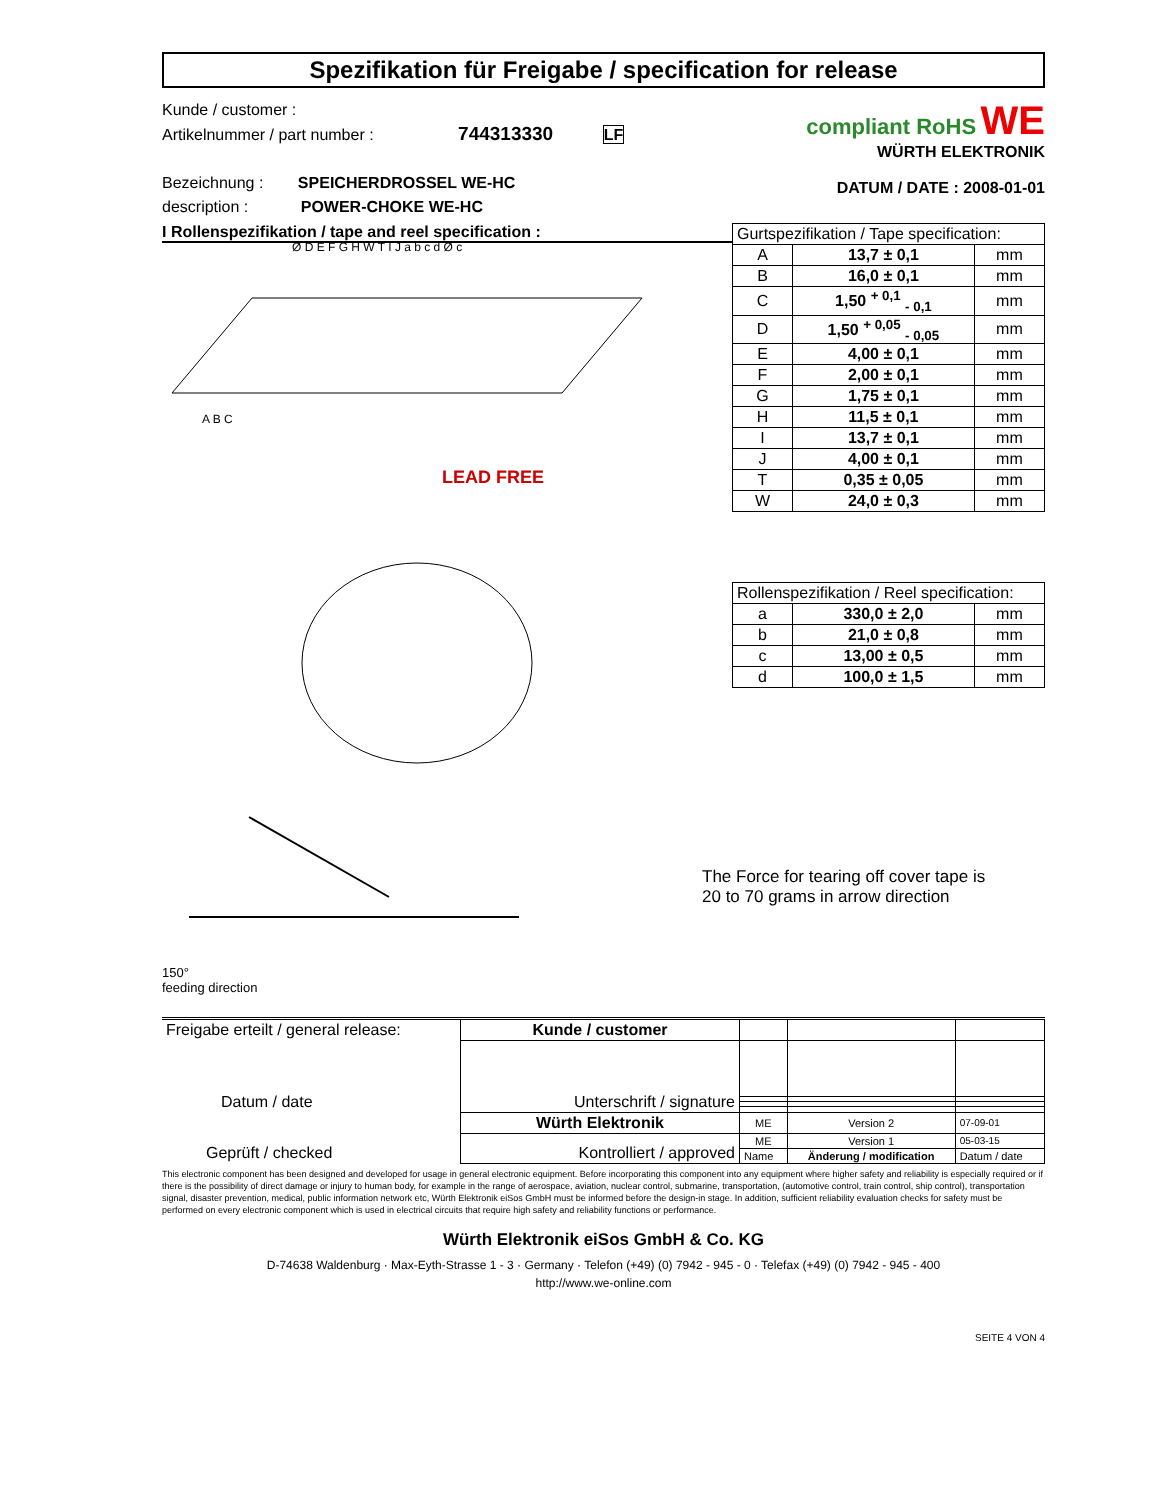Spezifikation für Freigabe / specification for release
Kunde / customer :
Artikelnummer / part number : 744313330 LF
Bezeichnung : SPEICHERDROSSEL WE-HC
description : POWER-CHOKE WE-HC
compliant RoHS WE
WÜRTH ELEKTRONIK
DATUM / DATE : 2008-01-01
I Rollenspezifikation / tape and reel specification :
A B C
LEAD FREE
Ø D E F G H W T I J a b c d Ø c
| Gurtspezifikation / Tape specification: | | |
| A | 13,7 ± 0,1 | mm |
| B | 16,0 ± 0,1 | mm |
| C | 1,50 <sup>+ 0,1</sup> <sub>- 0,1</sub> | mm |
| D | 1,50 <sup>+ 0,05</sup> <sub>- 0,05</sub> | mm |
| E | 4,00 ± 0,1 | mm |
| F | 2,00 ± 0,1 | mm |
| G | 1,75 ± 0,1 | mm |
| H | 11,5 ± 0,1 | mm |
| I | 13,7 ± 0,1 | mm |
| J | 4,00 ± 0,1 | mm |
| T | 0,35 ± 0,05 | mm |
| W | 24,0 ± 0,3 | mm |
| Rollenspezifikation / Reel specification: | | |
| a | 330,0 ± 2,0 | mm |
| b | 21,0 ± 0,8 | mm |
| c | 13,00 ± 0,5 | mm |
| d | 100,0 ± 1,5 | mm |
150°
feeding direction
The Force for tearing off cover tape is
20 to 70 grams in arrow direction
| Freigabe erteilt / general release: Datum / date | Kunde / customer | | | |
| | Unterschrift / signature | | | |
| Geprüft / checked | Würth Elektronik | ME | Version 2 | 07-09-01 |
| | Kontrolliert / approved | ME | Version 1 | 05-03-15 |
| | | Name | Änderung / modification | Datum / date |
This electronic component has been designed and developed for usage in general electronic equipment. Before incorporating this component into any equipment where higher safety and reliability is especially required or if there is the possibility of direct damage or injury to human body, for example in the range of aerospace, aviation, nuclear control, submarine, transportation, (automotive control, train control, ship control), transportation signal, disaster prevention, medical, public information network etc, Würth Elektronik eiSos GmbH must be informed before the design-in stage. In addition, sufficient reliability evaluation checks for safety must be performed on every electronic component which is used in electrical circuits that require high safety and reliability functions or performance.
Würth Elektronik eiSos GmbH & Co. KG
D-74638 Waldenburg · Max-Eyth-Strasse 1 - 3 · Germany · Telefon (+49) (0) 7942 - 945 - 0 · Telefax (+49) (0) 7942 - 945 - 400
http://www.we-online.com
SEITE 4 VON 4